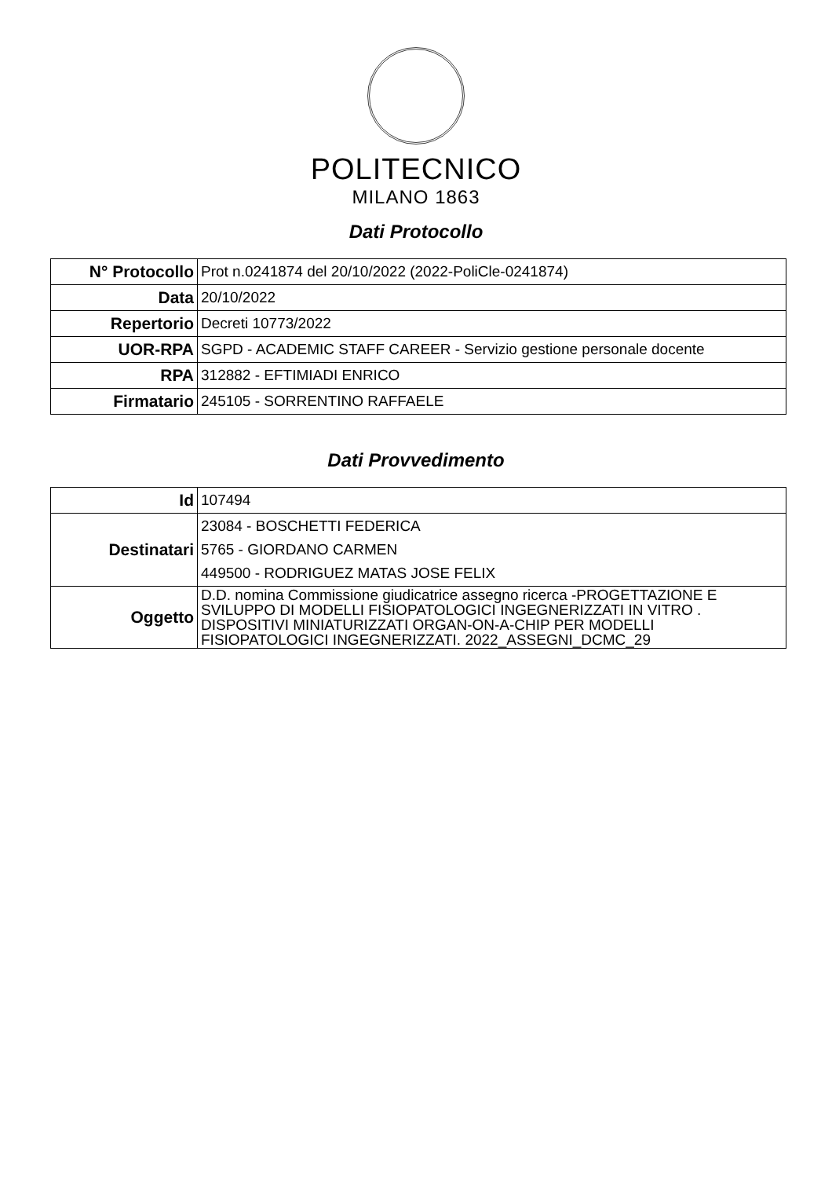POLITECNICO
MILANO 1863
Dati Protocollo
| N° Protocollo | Prot n.0241874 del 20/10/2022 (2022-PoliCle-0241874) |
| Data | 20/10/2022 |
| Repertorio | Decreti 10773/2022 |
| UOR-RPA | SGPD - ACADEMIC STAFF CAREER - Servizio gestione personale docente |
| RPA | 312882 - EFTIMIADI ENRICO |
| Firmatario | 245105 - SORRENTINO RAFFAELE |
Dati Provvedimento
| Id | 107494 |
| Destinatari | 23084 - BOSCHETTI FEDERICA 5765 - GIORDANO CARMEN 449500 - RODRIGUEZ MATAS JOSE FELIX |
| Oggetto | D.D. nomina Commissione giudicatrice assegno ricerca -PROGETTAZIONE E SVILUPPO DI MODELLI FISIOPATOLOGICI INGEGNERIZZATI IN VITRO . DISPOSITIVI MINIATURIZZATI ORGAN-ON-A-CHIP PER MODELLI FISIOPATOLOGICI INGEGNERIZZATI. 2022_ASSEGNI_DCMC_29 |